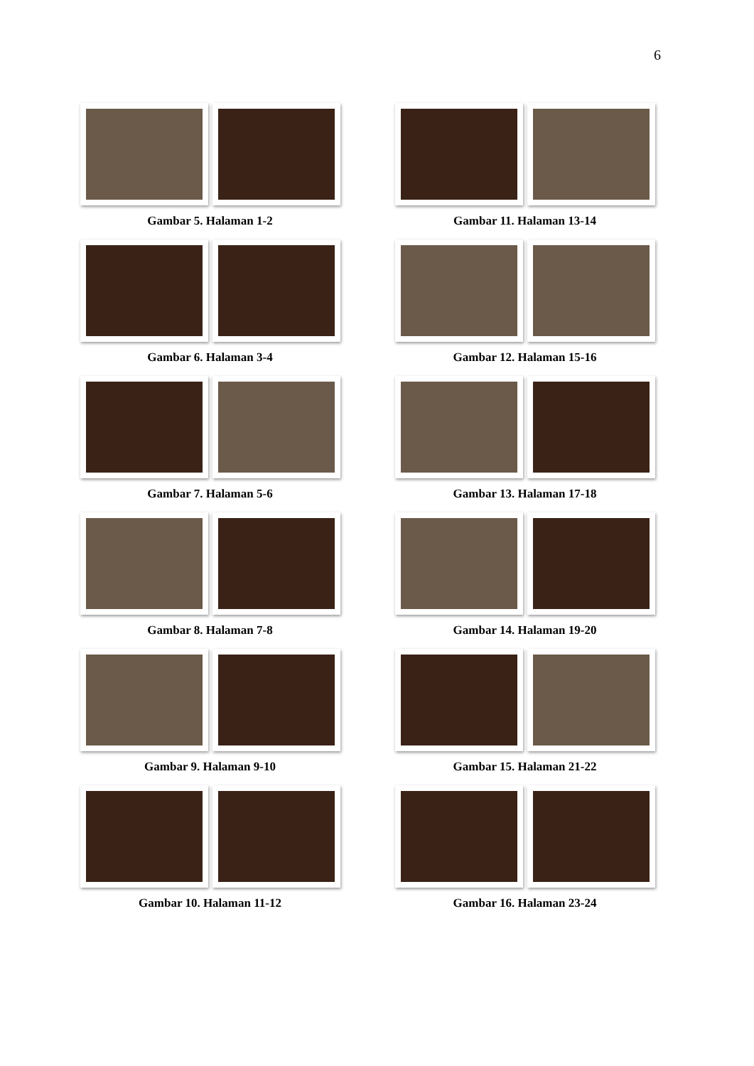6
Gambar 5. Halaman 1-2
Gambar 11. Halaman 13-14
Gambar 6. Halaman 3-4
Gambar 12. Halaman 15-16
Gambar 7. Halaman 5-6
Gambar 13. Halaman 17-18
Gambar 8. Halaman 7-8
Gambar 14. Halaman 19-20
Gambar 9. Halaman 9-10
Gambar 15. Halaman 21-22
Gambar 10. Halaman 11-12
Gambar 16. Halaman 23-24